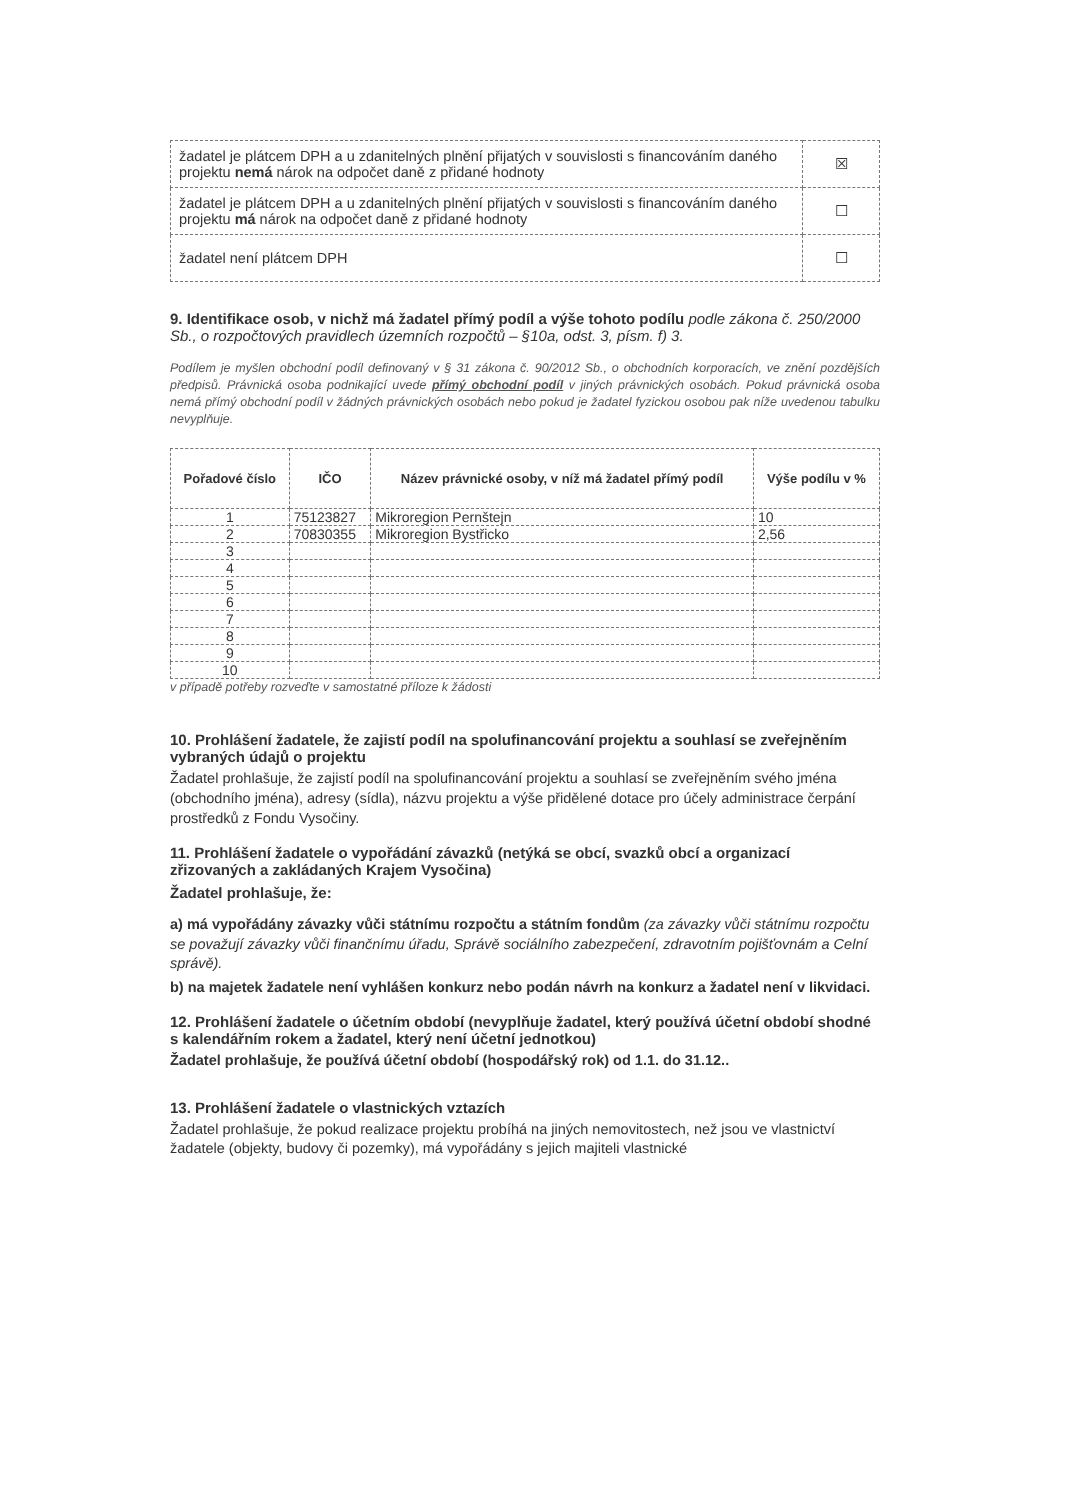| žadatel je plátcem DPH a u zdanitelných plnění přijatých v souvislosti s financováním daného projektu nemá nárok na odpočet daně z přidané hodnoty | ☒ |
| žadatel je plátcem DPH a u zdanitelných plnění přijatých v souvislosti s financováním daného projektu má nárok na odpočet daně z přidané hodnoty | ☐ |
| žadatel není plátcem DPH | ☐ |
9. Identifikace osob, v nichž má žadatel přímý podíl a výše tohoto podílu podle zákona č. 250/2000 Sb., o rozpočtových pravidlech územních rozpočtů – §10a, odst. 3, písm. f) 3.
Podílem je myšlen obchodní podíl definovaný v § 31 zákona č. 90/2012 Sb., o obchodních korporacích, ve znění pozdějších předpisů. Právnická osoba podnikající uvede přímý obchodní podíl v jiných právnických osobách. Pokud právnická osoba nemá přímý obchodní podíl v žádných právnických osobách nebo pokud je žadatel fyzickou osobou pak níže uvedenou tabulku nevyplňuje.
| Pořadové číslo | IČO | Název právnické osoby, v níž má žadatel přímý podíl | Výše podílu v % |
| --- | --- | --- | --- |
| 1 | 75123827 | Mikroregion Pernštejn | 10 |
| 2 | 70830355 | Mikroregion Bystřicko | 2,56 |
| 3 | | | |
| 4 | | | |
| 5 | | | |
| 6 | | | |
| 7 | | | |
| 8 | | | |
| 9 | | | |
| 10 | | | |
v případě potřeby rozveďte v samostatné příloze k žádosti
10. Prohlášení žadatele, že zajistí podíl na spolufinancování projektu a souhlasí se zveřejněním vybraných údajů o projektu
Žadatel prohlašuje, že zajistí podíl na spolufinancování projektu a souhlasí se zveřejněním svého jména (obchodního jména), adresy (sídla), názvu projektu a výše přidělené dotace pro účely administrace čerpání prostředků z Fondu Vysočiny.
11. Prohlášení žadatele o vypořádání závazků (netýká se obcí, svazků obcí a organizací zřizovaných a zakládaných Krajem Vysočina)
Žadatel prohlašuje, že:
a) má vypořádány závazky vůči státnímu rozpočtu a státním fondům (za závazky vůči státnímu rozpočtu se považují závazky vůči finančnímu úřadu, Správě sociálního zabezpečení, zdravotním pojišťovnám a Celní správě).
b) na majetek žadatele není vyhlášen konkurz nebo podán návrh na konkurz a žadatel není v likvidaci.
12. Prohlášení žadatele o účetním období (nevyplňuje žadatel, který používá účetní období shodné s kalendářním rokem a žadatel, který není účetní jednotkou)
Žadatel prohlašuje, že používá účetní období (hospodářský rok) od 1.1. do 31.12..
13. Prohlášení žadatele o vlastnických vztazích
Žadatel prohlašuje, že pokud realizace projektu probíhá na jiných nemovitostech, než jsou ve vlastnictví žadatele (objekty, budovy či pozemky), má vypořádány s jejich majiteli vlastnické